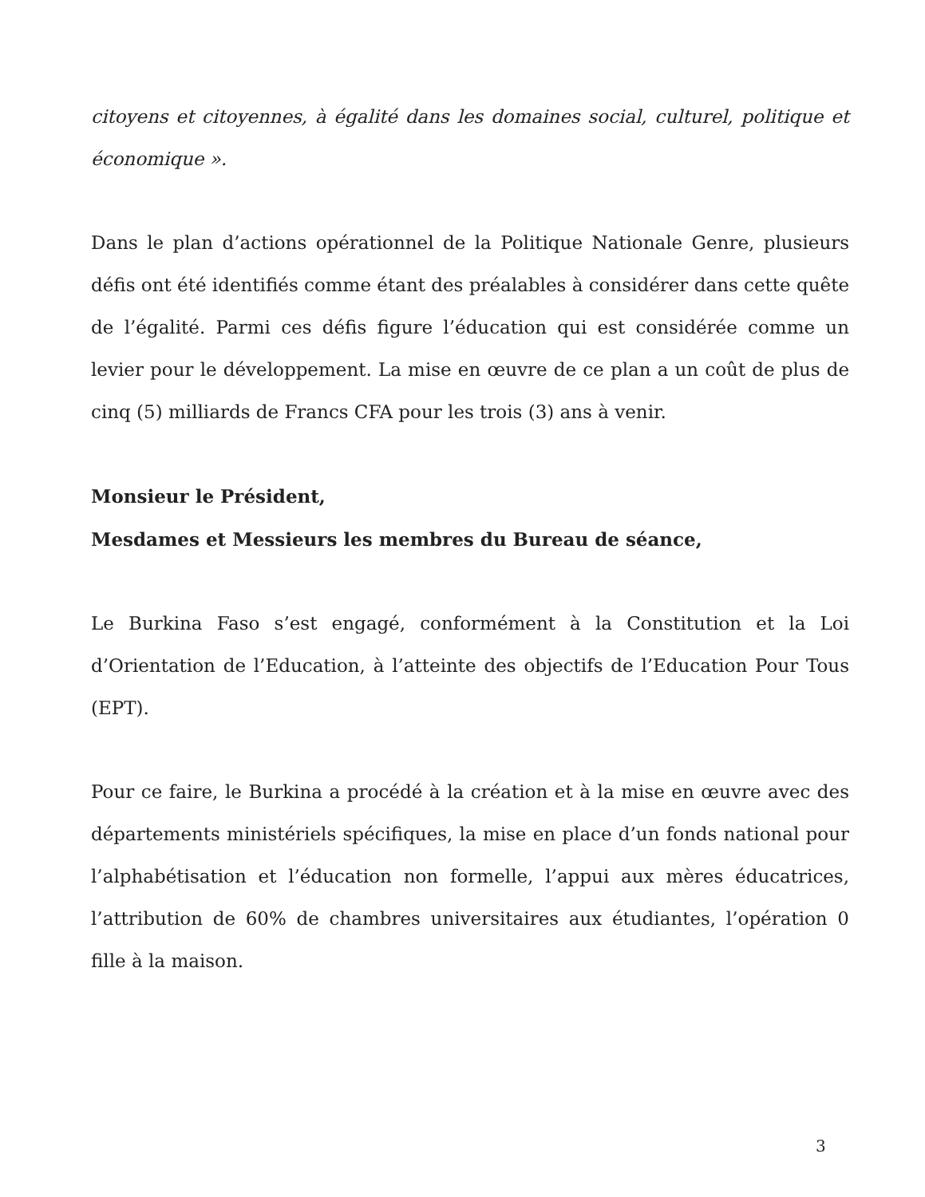citoyens et citoyennes, à égalité dans les domaines social, culturel, politique et économique ».
Dans le plan d’actions opérationnel de la Politique Nationale Genre, plusieurs défis ont été identifiés comme étant des préalables à considérer dans cette quête de l’égalité. Parmi ces défis figure l’éducation qui est considérée comme un levier pour le développement. La mise en œuvre de ce plan a un coût de plus de cinq (5) milliards de Francs CFA pour les trois (3) ans à venir.
Monsieur le Président,
Mesdames et Messieurs les membres du Bureau de séance,
Le Burkina Faso s’est engagé, conformément à la Constitution et la Loi d’Orientation de l’Education, à l’atteinte des objectifs de l’Education Pour Tous (EPT).
Pour ce faire, le Burkina a procédé à la création et à la mise en œuvre avec des départements ministériels spécifiques, la mise en place d’un fonds national pour l’alphabétisation et l’éducation non formelle, l’appui aux mères éducatrices, l’attribution de 60% de chambres universitaires aux étudiantes, l’opération 0 fille à la maison.
3